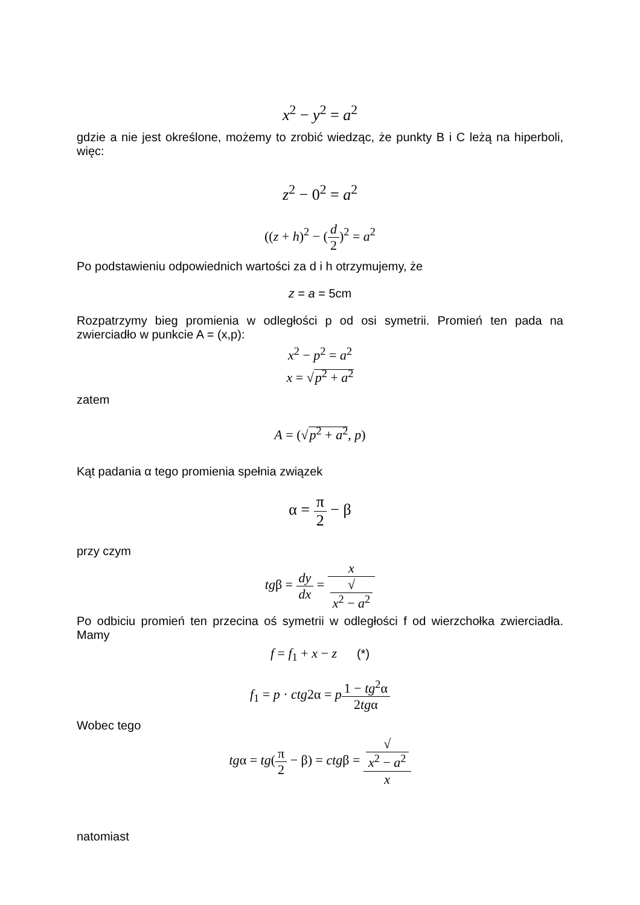x<sup>2</sup> − y<sup>2</sup> = a<sup>2</sup>
gdzie a nie jest określone, możemy to zrobić wiedząc, że punkty B i C leżą na hiperboli, więc:
z<sup>2</sup> − 0<sup>2</sup> = a<sup>2</sup>
((z + h)<sup>2</sup> − (d 2)<sup>2</sup> = a<sup>2</sup>
Po podstawieniu odpowiednich wartości za d i h otrzymujemy, że
z = a = 5cm
Rozpatrzymy bieg promienia w odległości p od osi symetrii. Promień ten pada na zwierciadło w punkcie A = (x,p):
x<sup>2</sup> − p<sup>2</sup> = a<sup>2</sup>
x = √p<sup>2</sup> + a<sup>2</sup>
zatem
A = (√p<sup>2</sup> + a<sup>2</sup>, p)
Kąt padania α tego promienia spełnia związek
α = π 2 − β
przy czym
tgβ = dy dx = x √
x<sup>2</sup> − a<sup>2</sup>
Po odbiciu promień ten przecina oś symetrii w odległości f od wierzchołka zwierciadła. Mamy
f = f<sub>1</sub> + x − z (*)
f<sub>1</sub> = p · ctg2α = p 1 − tg<sup>2</sup>α 2tgα
Wobec tego
tgα = tg(π 2 − β) = ctgβ = √
x<sup>2</sup> − a<sup>2</sup> x
natomiast